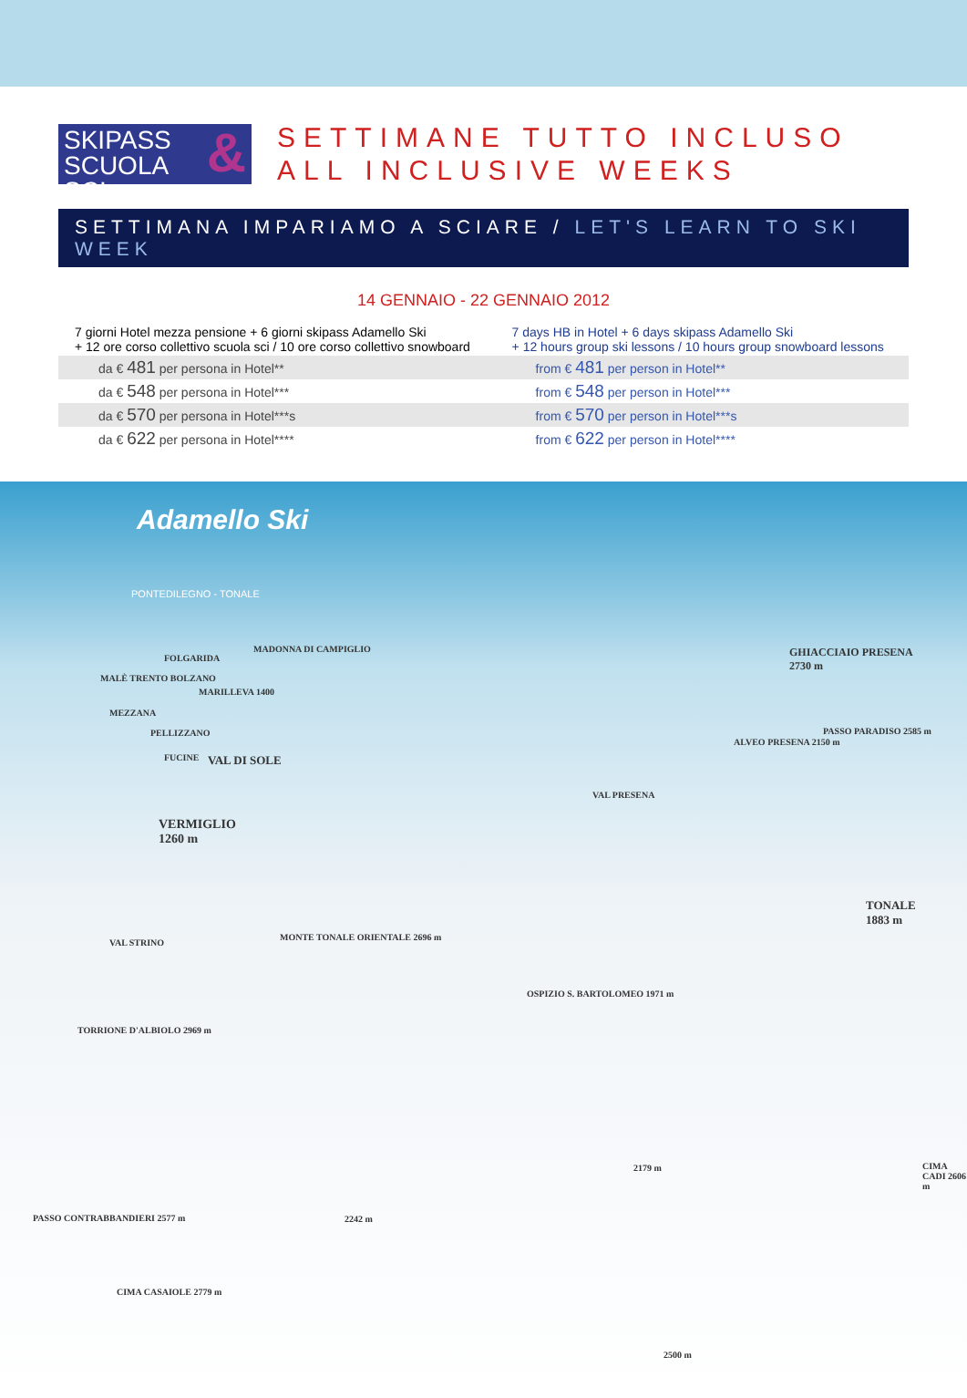SKIPASS
SCUOLA SCI &
SETTIMANE TUTTO INCLUSO
ALL INCLUSIVE WEEKS
SETTIMANA IMPARIAMO A SCIARE / LET'S LEARN TO SKI WEEK
14 GENNAIO - 22 GENNAIO 2012
| 7 giorni Hotel mezza pensione + 6 giorni skipass Adamello Ski + 12 ore corso collettivo scuola sci / 10 ore corso collettivo snowboard | 7 days HB in Hotel + 6 days skipass Adamello Ski + 12 hours group ski lessons / 10 hours group snowboard lessons |
| da € 481 per persona in Hotel** | from € 481 per person in Hotel** |
| da € 548 per persona in Hotel*** | from € 548 per person in Hotel*** |
| da € 570 per persona in Hotel***s | from € 570 per person in Hotel***s |
| da € 622 per persona in Hotel**** | from € 622 per person in Hotel**** |
Adamello Ski
PONTEDILEGNO - TONALE
MADONNA DI CAMPIGLIO
FOLGARIDA
MALÈ TRENTO BOLZANO
MARILLEVA 1400
MEZZANA
PELLIZZANO
FUCINE VAL DI SOLE
VERMIGLIO
1260 m
GHIACCIAIO PRESENA
2730 m
PASSO PARADISO 2585 m
ALVEO PRESENA 2150 m
VAL PRESENA
TONALE
1883 m
MONTE TONALE ORIENTALE 2696 m
VAL STRINO
OSPIZIO S. BARTOLOMEO 1971 m
TORRIONE D'ALBIOLO 2969 m
PASSO CONTRABBANDIERI 2577 m
CIMA CASAIOLE 2779 m
CIMA CADI 2606 m
2242 m
2179 m
2500 m